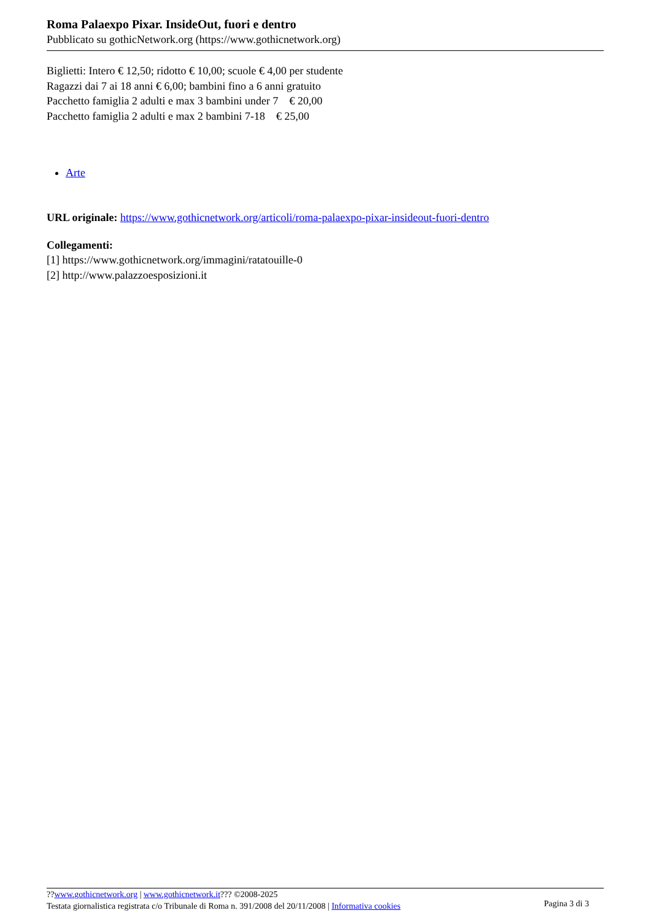Roma Palaexpo Pixar. InsideOut, fuori e dentro
Pubblicato su gothicNetwork.org (https://www.gothicnetwork.org)
Biglietti: Intero € 12,50; ridotto € 10,00; scuole € 4,00 per studente
Ragazzi dai 7 ai 18 anni € 6,00; bambini fino a 6 anni gratuito
Pacchetto famiglia 2 adulti e max 3 bambini under 7 € 20,00
Pacchetto famiglia 2 adulti e max 2 bambini 7-18 € 25,00
Arte
URL originale: https://www.gothicnetwork.org/articoli/roma-palaexpo-pixar-insideout-fuori-dentro
Collegamenti:
[1] https://www.gothicnetwork.org/immagini/ratatouille-0
[2] http://www.palazzoesposizioni.it
??www.gothicnetwork.org | www.gothicnetwork.it??? ©2008-2025
Testata giornalistica registrata c/o Tribunale di Roma n. 391/2008 del 20/11/2008 | Informativa cookies
Pagina 3 di 3